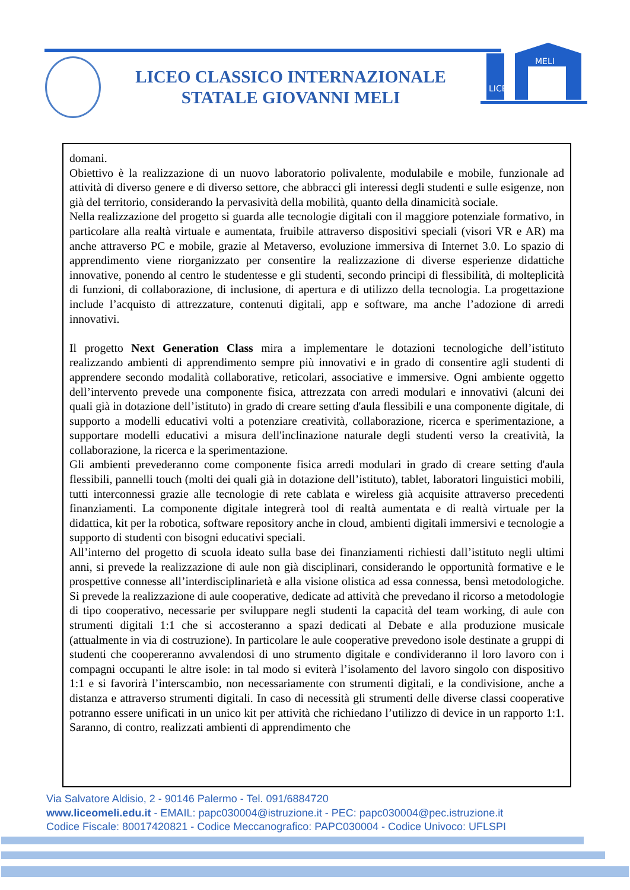LICEO CLASSICO INTERNAZIONALE
STATALE GIOVANNI MELI
MELI
LICEO
domani.
Obiettivo è la realizzazione di un nuovo laboratorio polivalente, modulabile e mobile, funzionale ad attività di diverso genere e di diverso settore, che abbracci gli interessi degli studenti e sulle esigenze, non già del territorio, considerando la pervasività della mobilità, quanto della dinamicità sociale.
Nella realizzazione del progetto si guarda alle tecnologie digitali con il maggiore potenziale formativo, in particolare alla realtà virtuale e aumentata, fruibile attraverso dispositivi speciali (visori VR e AR) ma anche attraverso PC e mobile, grazie al Metaverso, evoluzione immersiva di Internet 3.0. Lo spazio di apprendimento viene riorganizzato per consentire la realizzazione di diverse esperienze didattiche innovative, ponendo al centro le studentesse e gli studenti, secondo principi di flessibilità, di molteplicità di funzioni, di collaborazione, di inclusione, di apertura e di utilizzo della tecnologia. La progettazione include l’acquisto di attrezzature, contenuti digitali, app e software, ma anche l’adozione di arredi innovativi.
Il progetto Next Generation Class mira a implementare le dotazioni tecnologiche dell’istituto realizzando ambienti di apprendimento sempre più innovativi e in grado di consentire agli studenti di apprendere secondo modalità collaborative, reticolari, associative e immersive. Ogni ambiente oggetto dell’intervento prevede una componente fisica, attrezzata con arredi modulari e innovativi (alcuni dei quali già in dotazione dell’istituto) in grado di creare setting d'aula flessibili e una componente digitale, di supporto a modelli educativi volti a potenziare creatività, collaborazione, ricerca e sperimentazione, a supportare modelli educativi a misura dell'inclinazione naturale degli studenti verso la creatività, la collaborazione, la ricerca e la sperimentazione.
Gli ambienti prevederanno come componente fisica arredi modulari in grado di creare setting d'aula flessibili, pannelli touch (molti dei quali già in dotazione dell’istituto), tablet, laboratori linguistici mobili, tutti interconnessi grazie alle tecnologie di rete cablata e wireless già acquisite attraverso precedenti finanziamenti. La componente digitale integrerà tool di realtà aumentata e di realtà virtuale per la didattica, kit per la robotica, software repository anche in cloud, ambienti digitali immersivi e tecnologie a supporto di studenti con bisogni educativi speciali.
All’interno del progetto di scuola ideato sulla base dei finanziamenti richiesti dall’istituto negli ultimi anni, si prevede la realizzazione di aule non già disciplinari, considerando le opportunità formative e le prospettive connesse all’interdisciplinarietà e alla visione olistica ad essa connessa, bensì metodologiche. Si prevede la realizzazione di aule cooperative, dedicate ad attività che prevedano il ricorso a metodologie di tipo cooperativo, necessarie per sviluppare negli studenti la capacità del team working, di aule con strumenti digitali 1:1 che si accosteranno a spazi dedicati al Debate e alla produzione musicale (attualmente in via di costruzione). In particolare le aule cooperative prevedono isole destinate a gruppi di studenti che coopereranno avvalendosi di uno strumento digitale e condivideranno il loro lavoro con i compagni occupanti le altre isole: in tal modo si eviterà l’isolamento del lavoro singolo con dispositivo 1:1 e si favorirà l’interscambio, non necessariamente con strumenti digitali, e la condivisione, anche a distanza e attraverso strumenti digitali. In caso di necessità gli strumenti delle diverse classi cooperative potranno essere unificati in un unico kit per attività che richiedano l’utilizzo di device in un rapporto 1:1. Saranno, di contro, realizzati ambienti di apprendimento che
Via Salvatore Aldisio, 2 - 90146 Palermo - Tel. 091/6884720
www.liceomeli.edu.it - EMAIL: papc030004@istruzione.it - PEC: papc030004@pec.istruzione.it
Codice Fiscale: 80017420821 - Codice Meccanografico: PAPC030004 - Codice Univoco: UFLSPI